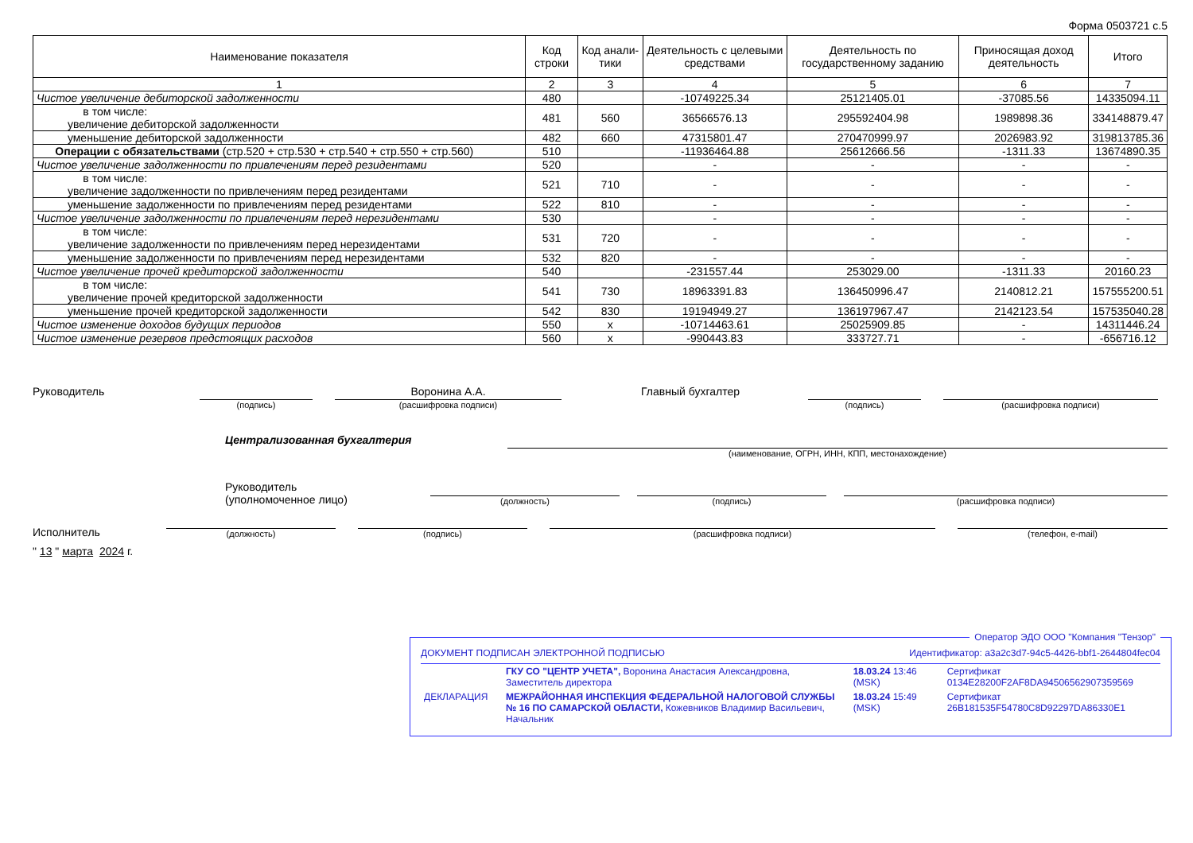Форма 0503721 с.5
| Наименование показателя | Код строки | Код анали-тики | Деятельность с целевыми средствами | Деятельность по государственному заданию | Приносящая доход деятельность | Итого |
| --- | --- | --- | --- | --- | --- | --- |
| 1 | 2 | 3 | 4 | 5 | 6 | 7 |
| Чистое увеличение дебиторской задолженности | 480 | | -10749225.34 | 25121405.01 | -37085.56 | 14335094.11 |
| в том числе: увеличение дебиторской задолженности | 481 | 560 | 36566576.13 | 295592404.98 | 1989898.36 | 334148879.47 |
| уменьшение дебиторской задолженности | 482 | 660 | 47315801.47 | 270470999.97 | 2026983.92 | 319813785.36 |
| Операции с обязательствами (стр.520 + стр.530 + стр.540 + стр.550 + стр.560) | 510 | | -11936464.88 | 25612666.56 | -1311.33 | 13674890.35 |
| Чистое увеличение задолженности по привлечениям перед резидентами | 520 | | - | - | - | - |
| в том числе: увеличение задолженности по привлечениям перед резидентами | 521 | 710 | - | - | - | - |
| уменьшение задолженности по привлечениям перед резидентами | 522 | 810 | - | - | - | - |
| Чистое увеличение задолженности по привлечениям перед нерезидентами | 530 | | - | - | - | - |
| в том числе: увеличение задолженности по привлечениям перед нерезидентами | 531 | 720 | - | - | - | - |
| уменьшение задолженности по привлечениям перед нерезидентами | 532 | 820 | - | - | - | - |
| Чистое увеличение прочей кредиторской задолженности | 540 | | -231557.44 | 253029.00 | -1311.33 | 20160.23 |
| в том числе: увеличение прочей кредиторской задолженности | 541 | 730 | 18963391.83 | 136450996.47 | 2140812.21 | 157555200.51 |
| уменьшение прочей кредиторской задолженности | 542 | 830 | 19194949.27 | 136197967.47 | 2142123.54 | 157535040.28 |
| Чистое изменение доходов будущих периодов | 550 | x | -10714463.61 | 25025909.85 | - | 14311446.24 |
| Чистое изменение резервов предстоящих расходов | 560 | x | -990443.83 | 333727.71 | - | -656716.12 |
Руководитель
(подпись)
Воронина А.А.
(расшифровка подписи)
Главный бухгалтер
(подпись) (расшифровка подписи)
Централизованная бухгалтерия
(наименование, ОГРН, ИНН, КПП, местонахождение)
Руководитель
(уполномоченное лицо)
(должность)
(подпись)
(расшифровка подписи)
Исполнитель
(должность)
(подпись)
(расшифровка подписи)
(телефон, e-mail)
" 13 " марта 2024 г.
Оператор ЭДО ООО "Компания "Тензор"
ДОКУМЕНТ ПОДПИСАН ЭЛЕКТРОННОЙ ПОДПИСЬЮ Идентификатор: a3a2c3d7-94c5-4426-bbf1-2644804fec04
| | ГКУ СО "ЦЕНТР УЧЕТА", Воронина Анастасия Александровна, Заместитель директора | 18.03.24 13:46 (MSK) | Сертификат 0134E28200F2AF8DA94506562907359569 |
| ДЕКЛАРАЦИЯ | МЕЖРАЙОННАЯ ИНСПЕКЦИЯ ФЕДЕРАЛЬНОЙ НАЛОГОВОЙ СЛУЖБЫ № 16 ПО САМАРСКОЙ ОБЛАСТИ, Кожевников Владимир Васильевич, Начальник | 18.03.24 15:49 (MSK) | Сертификат 26B181535F54780C8D92297DA86330E1 |